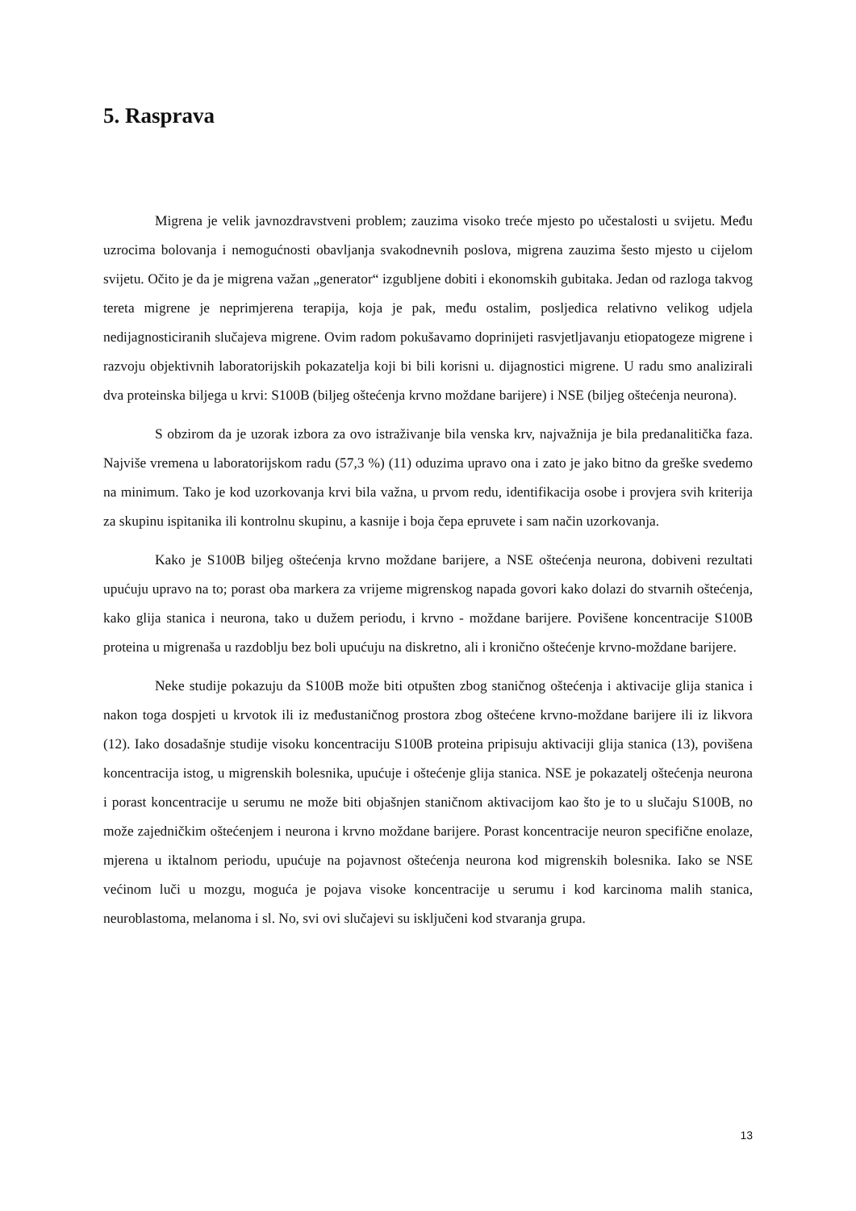5. Rasprava
Migrena je velik javnozdravstveni problem; zauzima visoko treće mjesto po učestalosti u svijetu. Među uzrocima bolovanja i nemogućnosti obavljanja svakodnevnih poslova, migrena zauzima šesto mjesto u cijelom svijetu. Očito je da je migrena važan „generator“ izgubljene dobiti i ekonomskih gubitaka. Jedan od razloga takvog tereta migrene je neprimjerena terapija, koja je pak, među ostalim, posljedica relativno velikog udjela nedijagnosticiranih slučajeva migrene. Ovim radom pokušavamo doprinijeti rasvjetljavanju etiopatogeze migrene i razvoju objektivnih laboratorijskih pokazatelja koji bi bili korisni u. dijagnostici migrene. U radu smo analizirali dva proteinska biljega u krvi: S100B (biljeg oštećenja krvno moždane barijere) i NSE (biljeg oštećenja neurona).
S obzirom da je uzorak izbora za ovo istraživanje bila venska krv, najvažnija je bila predanalitička faza. Najviše vremena u laboratorijskom radu (57,3 %) (11) oduzima upravo ona i zato je jako bitno da greške svedemo na minimum. Tako je kod uzorkovanja krvi bila važna, u prvom redu, identifikacija osobe i provjera svih kriterija za skupinu ispitanika ili kontrolnu skupinu, a kasnije i boja čepa epruvete i sam način uzorkovanja.
Kako je S100B biljeg oštećenja krvno moždane barijere, a NSE oštećenja neurona, dobiveni rezultati upućuju upravo na to; porast oba markera za vrijeme migrenskog napada govori kako dolazi do stvarnih oštećenja, kako glija stanica i neurona, tako u dužem periodu, i krvno - moždane barijere. Povišene koncentracije S100B proteina u migrenaša u razdoblju bez boli upućuju na diskretno, ali i kronično oštećenje krvno-moždane barijere.
Neke studije pokazuju da S100B može biti otpušten zbog staničnog oštećenja i aktivacije glija stanica i nakon toga dospjeti u krvotok ili iz međustaničnog prostora zbog oštećene krvno-moždane barijere ili iz likvora (12). Iako dosadašnje studije visoku koncentraciju S100B proteina pripisuju aktivaciji glija stanica (13), povišena koncentracija istog, u migrenskih bolesnika, upućuje i oštećenje glija stanica. NSE je pokazatelj oštećenja neurona i porast koncentracije u serumu ne može biti objašnjen staničnom aktivacijom kao što je to u slučaju S100B, no može zajedničkim oštećenjem i neurona i krvno moždane barijere. Porast koncentracije neuron specifične enolaze, mjerena u iktalnom periodu, upućuje na pojavnost oštećenja neurona kod migrenskih bolesnika. Iako se NSE većinom luči u mozgu, moguća je pojava visoke koncentracije u serumu i kod karcinoma malih stanica, neuroblastoma, melanoma i sl. No, svi ovi slučajevi su isključeni kod stvaranja grupa.
13